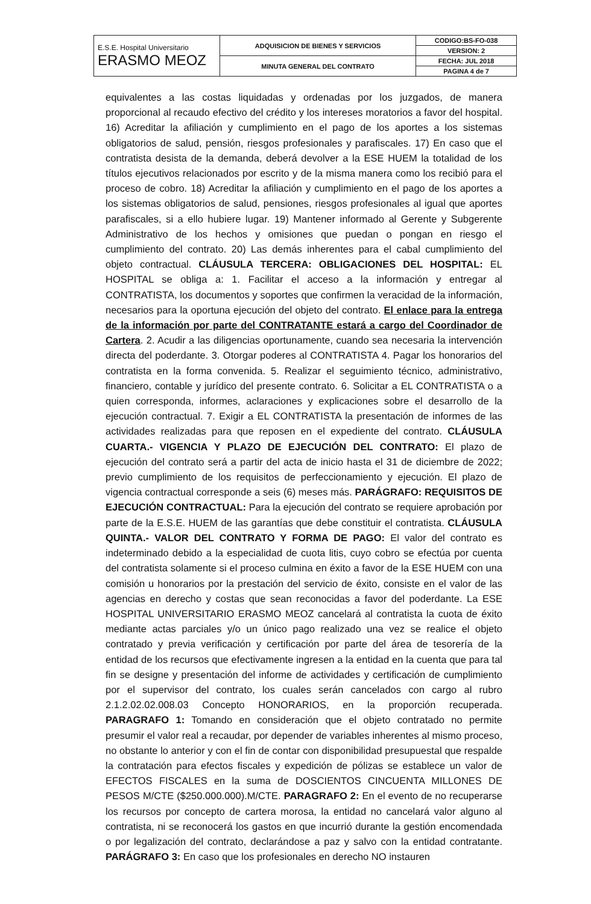| E.S.E. Hospital Universitario ERASMO MEOZ | ADQUISICION DE BIENES Y SERVICIOS | CODIGO:BS-FO-038 |
| | | VERSION: 2 |
| | MINUTA GENERAL DEL CONTRATO | FECHA: JUL 2018 |
| | | PAGINA 4 de 7 |
equivalentes a las costas liquidadas y ordenadas por los juzgados, de manera proporcional al recaudo efectivo del crédito y los intereses moratorios a favor del hospital. 16) Acreditar la afiliación y cumplimiento en el pago de los aportes a los sistemas obligatorios de salud, pensión, riesgos profesionales y parafiscales. 17) En caso que el contratista desista de la demanda, deberá devolver a la ESE HUEM la totalidad de los títulos ejecutivos relacionados por escrito y de la misma manera como los recibió para el proceso de cobro. 18) Acreditar la afiliación y cumplimiento en el pago de los aportes a los sistemas obligatorios de salud, pensiones, riesgos profesionales al igual que aportes parafiscales, si a ello hubiere lugar. 19) Mantener informado al Gerente y Subgerente Administrativo de los hechos y omisiones que puedan o pongan en riesgo el cumplimiento del contrato. 20) Las demás inherentes para el cabal cumplimiento del objeto contractual. CLÁUSULA TERCERA: OBLIGACIONES DEL HOSPITAL: EL HOSPITAL se obliga a: 1. Facilitar el acceso a la información y entregar al CONTRATISTA, los documentos y soportes que confirmen la veracidad de la información, necesarios para la oportuna ejecución del objeto del contrato. El enlace para la entrega de la información por parte del CONTRATANTE estará a cargo del Coordinador de Cartera. 2. Acudir a las diligencias oportunamente, cuando sea necesaria la intervención directa del poderdante. 3. Otorgar poderes al CONTRATISTA 4. Pagar los honorarios del contratista en la forma convenida. 5. Realizar el seguimiento técnico, administrativo, financiero, contable y jurídico del presente contrato. 6. Solicitar a EL CONTRATISTA o a quien corresponda, informes, aclaraciones y explicaciones sobre el desarrollo de la ejecución contractual. 7. Exigir a EL CONTRATISTA la presentación de informes de las actividades realizadas para que reposen en el expediente del contrato. CLÁUSULA CUARTA.- VIGENCIA Y PLAZO DE EJECUCIÓN DEL CONTRATO: El plazo de ejecución del contrato será a partir del acta de inicio hasta el 31 de diciembre de 2022; previo cumplimiento de los requisitos de perfeccionamiento y ejecución. El plazo de vigencia contractual corresponde a seis (6) meses más. PARÁGRAFO: REQUISITOS DE EJECUCIÓN CONTRACTUAL: Para la ejecución del contrato se requiere aprobación por parte de la E.S.E. HUEM de las garantías que debe constituir el contratista. CLÁUSULA QUINTA.- VALOR DEL CONTRATO Y FORMA DE PAGO: El valor del contrato es indeterminado debido a la especialidad de cuota litis, cuyo cobro se efectúa por cuenta del contratista solamente si el proceso culmina en éxito a favor de la ESE HUEM con una comisión u honorarios por la prestación del servicio de éxito, consiste en el valor de las agencias en derecho y costas que sean reconocidas a favor del poderdante. La ESE HOSPITAL UNIVERSITARIO ERASMO MEOZ cancelará al contratista la cuota de éxito mediante actas parciales y/o un único pago realizado una vez se realice el objeto contratado y previa verificación y certificación por parte del área de tesorería de la entidad de los recursos que efectivamente ingresen a la entidad en la cuenta que para tal fin se designe y presentación del informe de actividades y certificación de cumplimiento por el supervisor del contrato, los cuales serán cancelados con cargo al rubro 2.1.2.02.02.008.03 Concepto HONORARIOS, en la proporción recuperada. PARAGRAFO 1: Tomando en consideración que el objeto contratado no permite presumir el valor real a recaudar, por depender de variables inherentes al mismo proceso, no obstante lo anterior y con el fin de contar con disponibilidad presupuestal que respalde la contratación para efectos fiscales y expedición de pólizas se establece un valor de EFECTOS FISCALES en la suma de DOSCIENTOS CINCUENTA MILLONES DE PESOS M/CTE ($250.000.000).M/CTE. PARAGRAFO 2: En el evento de no recuperarse los recursos por concepto de cartera morosa, la entidad no cancelará valor alguno al contratista, ni se reconocerá los gastos en que incurrió durante la gestión encomendada o por legalización del contrato, declarándose a paz y salvo con la entidad contratante. PARÁGRAFO 3: En caso que los profesionales en derecho NO instauren